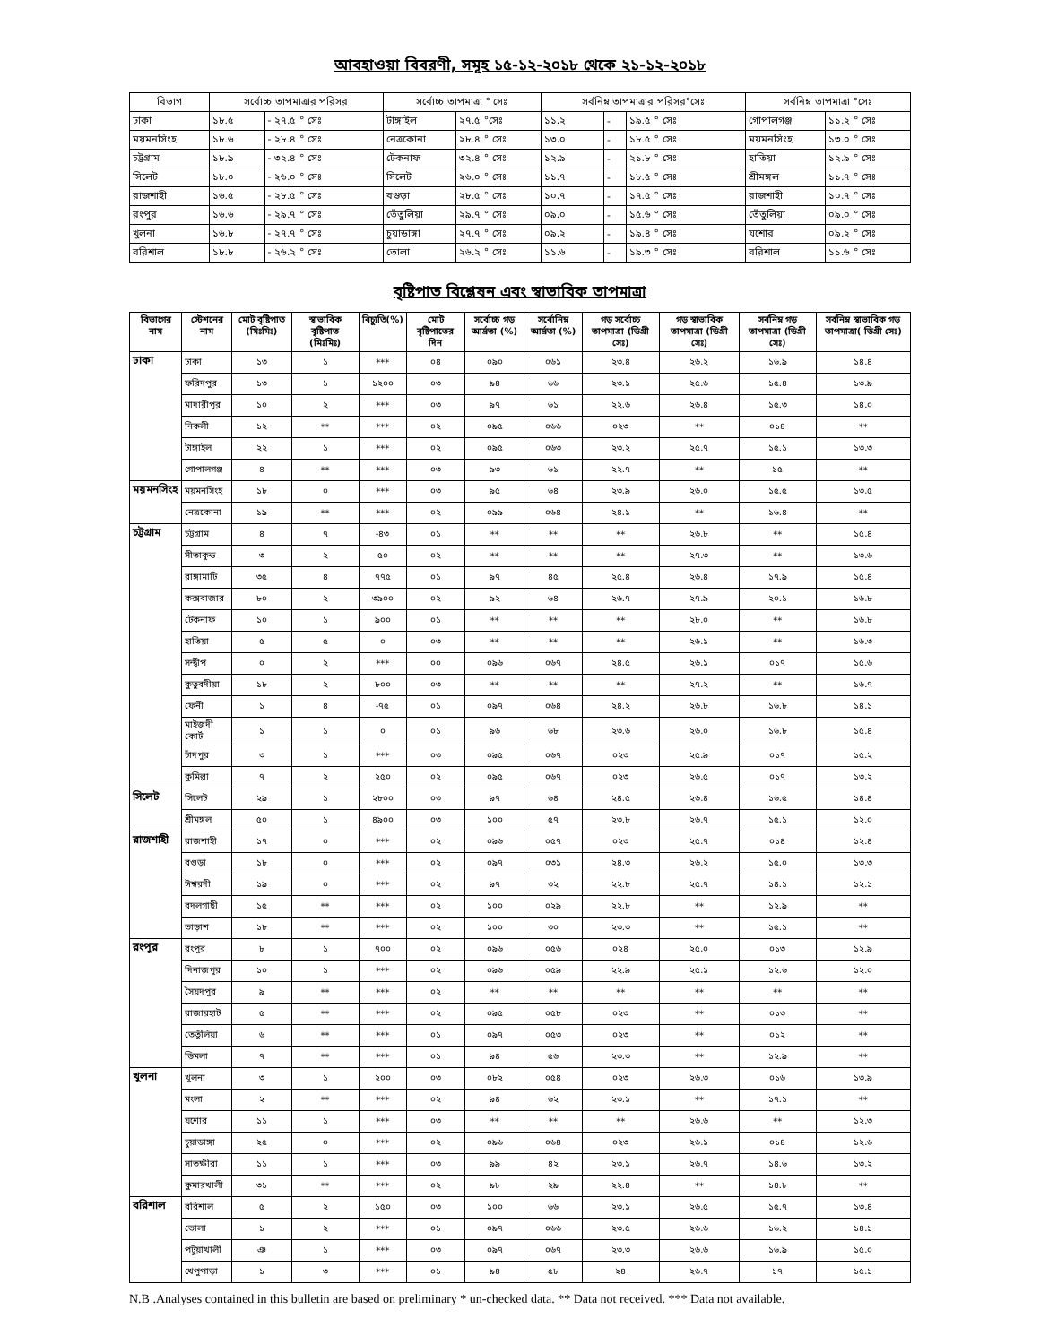আবহাওয়া বিবরণী, সমূহ ১৫-১২-২০১৮ থেকে ২১-১২-২০১৮
| বিভাগ | সর্বোচ্চ তাপমাত্রার পরিসর | | সর্বোচ্চ তাপমাত্রা ° সেঃ | | সর্বনিম্ন তাপমাত্রার পরিসর°সেঃ | | | সর্বনিম্ন তাপমাত্রা °সেঃ | |
| --- | --- | --- | --- | --- | --- | --- | --- | --- | --- |
| ঢাকা | ১৮.৫ | - ২৭.৫ ° সেঃ | টাঙ্গাইল | ২৭.৫ °সেঃ | ১১.২ | - | ১৯.৫ ° সেঃ | গোপালগঞ্জ | ১১.২ ° সেঃ |
| ময়মনসিংহ | ১৮.৬ | - ২৮.৪ ° সেঃ | নেত্রকোনা | ২৮.৪ ° সেঃ | ১৩.০ | - | ১৮.৫ ° সেঃ | ময়মনসিংহ | ১৩.০ ° সেঃ |
| চট্টগ্রাম | ১৮.৯ | - ৩২.৪ ° সেঃ | টেকনাফ | ৩২.৪ ° সেঃ | ১২.৯ | - | ২১.৮ ° সেঃ | হাতিয়া | ১২.৯ ° সেঃ |
| সিলেট | ১৮.০ | - ২৬.০ ° সেঃ | সিলেট | ২৬.০ ° সেঃ | ১১.৭ | - | ১৮.৫ ° সেঃ | শ্রীমঙ্গল | ১১.৭ ° সেঃ |
| রাজশাহী | ১৬.৫ | - ২৮.৫ ° সেঃ | বগুড়া | ২৮.৫ ° সেঃ | ১০.৭ | - | ১৭.৫ ° সেঃ | রাজশাহী | ১০.৭ ° সেঃ |
| রংপুর | ১৬.৬ | - ২৯.৭ ° সেঃ | তেঁতুলিয়া | ২৯.৭ ° সেঃ | ০৯.০ | - | ১৫.৬ ° সেঃ | তেঁতুলিয়া | ০৯.০ ° সেঃ |
| খুলনা | ১৬.৮ | - ২৭.৭ ° সেঃ | চুয়াডাঙ্গা | ২৭.৭ ° সেঃ | ০৯.২ | - | ১৯.৪ ° সেঃ | যশোর | ০৯.২ ° সেঃ |
| বরিশাল | ১৮.৮ | - ২৬.২ ° সেঃ | ভোলা | ২৬.২ ° সেঃ | ১১.৬ | - | ১৯.৩ ° সেঃ | বরিশাল | ১১.৬ ° সেঃ |
বৃষ্টিপাত বিশ্লেষন এবং স্বাভাবিক তাপমাত্রা
| বিভাগের নাম | স্টেশনের নাম | মোট বৃষ্টিপাত (মিঃমিঃ) | স্বাভাবিক বৃষ্টিপাত (মিঃমিঃ) | বিচ্যুতি(%) | মোট বৃষ্টিপাতের দিন | সর্বোচ্চ গড় আর্দ্রতা (%) | সর্বোনিম্ন আর্দ্রতা (%) | গড় সর্বোচ্চ তাপমাত্রা (ডিগ্রী সেঃ) | গড় স্বাভাবিক তাপমাত্রা (ডিগ্রী সেঃ) | সর্বনিম্ন গড় তাপমাত্রা (ডিগ্রী সেঃ) | সর্বনিম্ন স্বাভাবিক গড় তাপমাত্রা( ডিগ্রী সেঃ) |
| --- | --- | --- | --- | --- | --- | --- | --- | --- | --- | --- | --- |
| ঢাকা | ঢাকা | ১৩ | ১ | *** | ০৪ | ০৯০ | ০৬১ | ২৩.৪ | ২৬.২ | ১৬.৯ | ১৪.৪ |
| | ফরিদপুর | ১৩ | ১ | ১২০০ | ০৩ | ৯৪ | ৬৬ | ২৩.১ | ২৫.৬ | ১৫.৪ | ১৩.৯ |
| | মাদারীপুর | ১০ | ২ | *** | ০৩ | ৯৭ | ৬১ | ২২.৬ | ২৬.৪ | ১৫.৩ | ১৪.০ |
| | নিকলী | ১২ | ** | *** | ০২ | ০৯৫ | ০৬৬ | ০২৩ | ** | ০১৪ | ** |
| | টাঙ্গাইল | ২২ | ১ | *** | ০২ | ০৯৫ | ০৬৩ | ২৩.২ | ২৫.৭ | ১৫.১ | ১৩.৩ |
| | গোপালগঞ্জ | ৪ | ** | *** | ০৩ | ৯৩ | ৬১ | ২২.৭ | ** | ১৫ | ** |
| ময়মনসিংহ | ময়মনসিংহ | ১৮ | ০ | *** | ০৩ | ৯৫ | ৬৪ | ২৩.৯ | ২৬.০ | ১৫.৫ | ১৩.৫ |
| | নেত্রকোনা | ১৯ | ** | *** | ০২ | ০৯৯ | ০৬৪ | ২৪.১ | ** | ১৬.৪ | ** |
| চট্টগ্রাম | চট্টগ্রাম | ৪ | ৭ | -৪৩ | ০১ | ** | ** | ** | ২৬.৮ | ** | ১৫.৪ |
| | সীতাকুন্ড | ৩ | ২ | ৫০ | ০২ | ** | ** | ** | ২৭.৩ | ** | ১৩.৬ |
| | রাঙ্গামাটি | ৩৫ | ৪ | ৭৭৫ | ০১ | ৯৭ | ৪৫ | ২৫.৪ | ২৬.৪ | ১৭.৯ | ১৫.৪ |
| | কক্সবাজার | ৮০ | ২ | ৩৯০০ | ০২ | ৯২ | ৬৪ | ২৬.৭ | ২৭.৯ | ২০.১ | ১৬.৮ |
| | টেকনাফ | ১০ | ১ | ৯০০ | ০১ | ** | ** | ** | ২৮.০ | ** | ১৬.৮ |
| | হাতিয়া | ৫ | ৫ | ০ | ০৩ | ** | ** | ** | ২৬.১ | ** | ১৬.৩ |
| | সন্দ্বীপ | ০ | ২ | *** | ০০ | ০৯৬ | ০৬৭ | ২৪.৫ | ২৬.১ | ০১৭ | ১৫.৬ |
| | কুতুবদীয়া | ১৮ | ২ | ৮০০ | ০৩ | ** | ** | ** | ২৭.২ | ** | ১৬.৭ |
| | ফেনী | ১ | ৪ | -৭৫ | ০১ | ০৯৭ | ০৬৪ | ২৪.২ | ২৬.৮ | ১৬.৮ | ১৪.১ |
| | মাইজদী কোর্ট | ১ | ১ | ০ | ০১ | ৯৬ | ৬৮ | ২৩.৬ | ২৬.০ | ১৬.৮ | ১৫.৪ |
| | চাঁদপুর | ৩ | ১ | *** | ০৩ | ০৯৫ | ০৬৭ | ০২৩ | ২৫.৯ | ০১৭ | ১৫.২ |
| | কুমিল্লা | ৭ | ২ | ২৫০ | ০২ | ০৯৫ | ০৬৭ | ০২৩ | ২৬.৫ | ০১৭ | ১৩.২ |
| সিলেট | সিলেট | ২৯ | ১ | ২৮০০ | ০৩ | ৯৭ | ৬৪ | ২৪.৫ | ২৬.৪ | ১৬.৫ | ১৪.৪ |
| | শ্রীমঙ্গল | ৫০ | ১ | ৪৯০০ | ০৩ | ১০০ | ৫৭ | ২৩.৮ | ২৬.৭ | ১৫.১ | ১২.০ |
| রাজশাহী | রাজশাহী | ১৭ | ০ | *** | ০২ | ০৯৬ | ০৫৭ | ০২৩ | ২৫.৭ | ০১৪ | ১২.৪ |
| | বগুড়া | ১৮ | ০ | *** | ০২ | ০৯৭ | ০৩১ | ২৪.৩ | ২৬.২ | ১৫.০ | ১৩.৩ |
| | ঈশ্বরদী | ১৯ | ০ | *** | ০২ | ৯৭ | ৩২ | ২২.৮ | ২৫.৭ | ১৪.১ | ১২.১ |
| | বদলগাছী | ১৫ | ** | *** | ০২ | ১০০ | ০২৯ | ২২.৮ | ** | ১২.৯ | ** |
| | তাড়াশ | ১৮ | ** | *** | ০২ | ১০০ | ৩০ | ২৩.৩ | ** | ১৫.১ | ** |
| রংপুর | রংপুর | ৮ | ১ | ৭০০ | ০২ | ০৯৬ | ০৫৬ | ০২৪ | ২৫.০ | ০১৩ | ১২.৯ |
| | দিনাজপুর | ১০ | ১ | *** | ০২ | ০৯৬ | ০৫৯ | ২২.৯ | ২৫.১ | ১২.৬ | ১২.০ |
| | সৈয়দপুর | ৯ | ** | *** | ০২ | ** | ** | ** | ** | ** | ** |
| | রাজারহাট | ৫ | ** | *** | ০২ | ০৯৫ | ০৫৮ | ০২৩ | ** | ০১৩ | ** |
| | তেতুঁলিয়া | ৬ | ** | *** | ০১ | ০৯৭ | ০৫৩ | ০২৩ | ** | ০১২ | ** |
| | ডিমলা | ৭ | ** | *** | ০১ | ৯৪ | ৫৬ | ২৩.৩ | ** | ১২.৯ | ** |
| খুলনা | খুলনা | ৩ | ১ | ২০০ | ০৩ | ০৮২ | ০৫৪ | ০২৩ | ২৬.৩ | ০১৬ | ১৩.৯ |
| | মংলা | ২ | ** | *** | ০২ | ৯৪ | ৬২ | ২৩.১ | ** | ১৭.১ | ** |
| | যশোর | ১১ | ১ | *** | ০৩ | ** | ** | ** | ২৬.৬ | ** | ১২.৩ |
| | চুয়াডাঙ্গা | ২৫ | ০ | *** | ০২ | ০৯৬ | ০৬৪ | ০২৩ | ২৬.১ | ০১৪ | ১২.৬ |
| | সাতক্ষীরা | ১১ | ১ | *** | ০৩ | ৯৯ | ৪২ | ২৩.১ | ২৬.৭ | ১৪.৬ | ১৩.২ |
| | কুমারখালী | ৩১ | ** | *** | ০২ | ৯৮ | ২৯ | ২২.৪ | ** | ১৪.৮ | ** |
| বরিশাল | বরিশাল | ৫ | ২ | ১৫০ | ০৩ | ১০০ | ৬৬ | ২৩.১ | ২৬.৫ | ১৫.৭ | ১৩.৪ |
| | ভোলা | ১ | ২ | *** | ০১ | ০৯৭ | ০৬৬ | ২৩.৫ | ২৬.৬ | ১৬.২ | ১৪.১ |
| | পটুয়াখালী | ঞ | ১ | *** | ০৩ | ০৯৭ | ০৬৭ | ২৩.৩ | ২৬.৬ | ১৬.৯ | ১৫.০ |
| | খেপুপাড়া | ১ | ৩ | *** | ০১ | ৯৪ | ৫৮ | ২৪ | ২৬.৭ | ১৭ | ১৫.১ |
N.B .Analyses contained in this bulletin are based on preliminary * un-checked data. ** Data not received. *** Data not available.